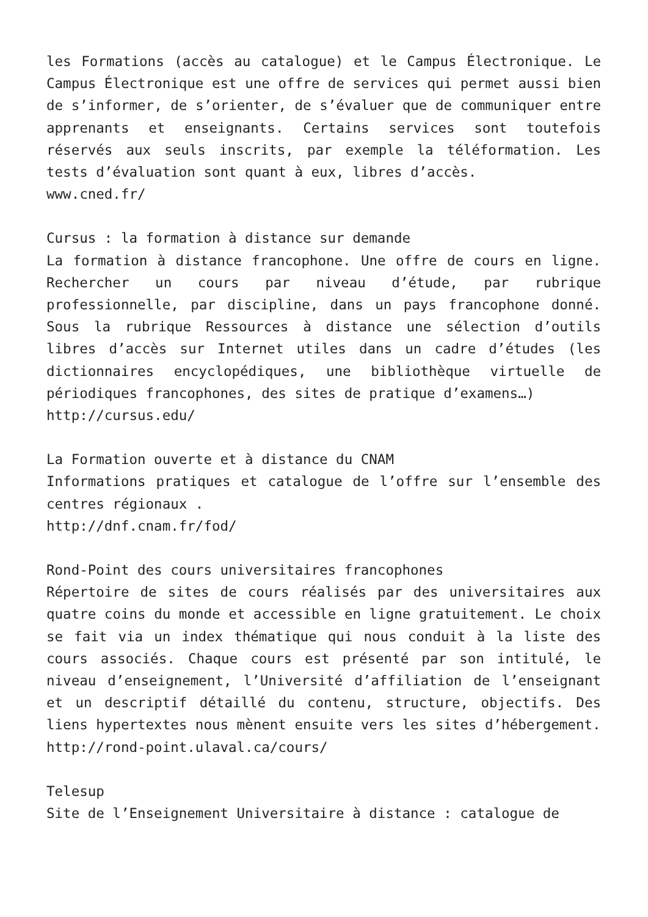les Formations (accès au catalogue) et le Campus Électronique. Le Campus Électronique est une offre de services qui permet aussi bien de s’informer, de s’orienter, de s’évaluer que de communiquer entre apprenants et enseignants. Certains services sont toutefois réservés aux seuls inscrits, par exemple la téléformation. Les tests d’évaluation sont quant à eux, libres d’accès.
www.cned.fr/
Cursus : la formation à distance sur demande
La formation à distance francophone. Une offre de cours en ligne. Rechercher un cours par niveau d’étude, par rubrique professionnelle, par discipline, dans un pays francophone donné. Sous la rubrique Ressources à distance une sélection d’outils libres d’accès sur Internet utiles dans un cadre d’études (les dictionnaires encyclopédiques, une bibliothèque virtuelle de périodiques francophones, des sites de pratique d’examens…)
http://cursus.edu/
La Formation ouverte et à distance du CNAM
Informations pratiques et catalogue de l’offre sur l’ensemble des centres régionaux .
http://dnf.cnam.fr/fod/
Rond-Point des cours universitaires francophones
Répertoire de sites de cours réalisés par des universitaires aux quatre coins du monde et accessible en ligne gratuitement. Le choix se fait via un index thématique qui nous conduit à la liste des cours associés. Chaque cours est présenté par son intitulé, le niveau d’enseignement, l’Université d’affiliation de l’enseignant et un descriptif détaillé du contenu, structure, objectifs. Des liens hypertextes nous mènent ensuite vers les sites d’hébergement.
http://rond-point.ulaval.ca/cours/
Telesup
Site de l’Enseignement Universitaire à distance : catalogue de